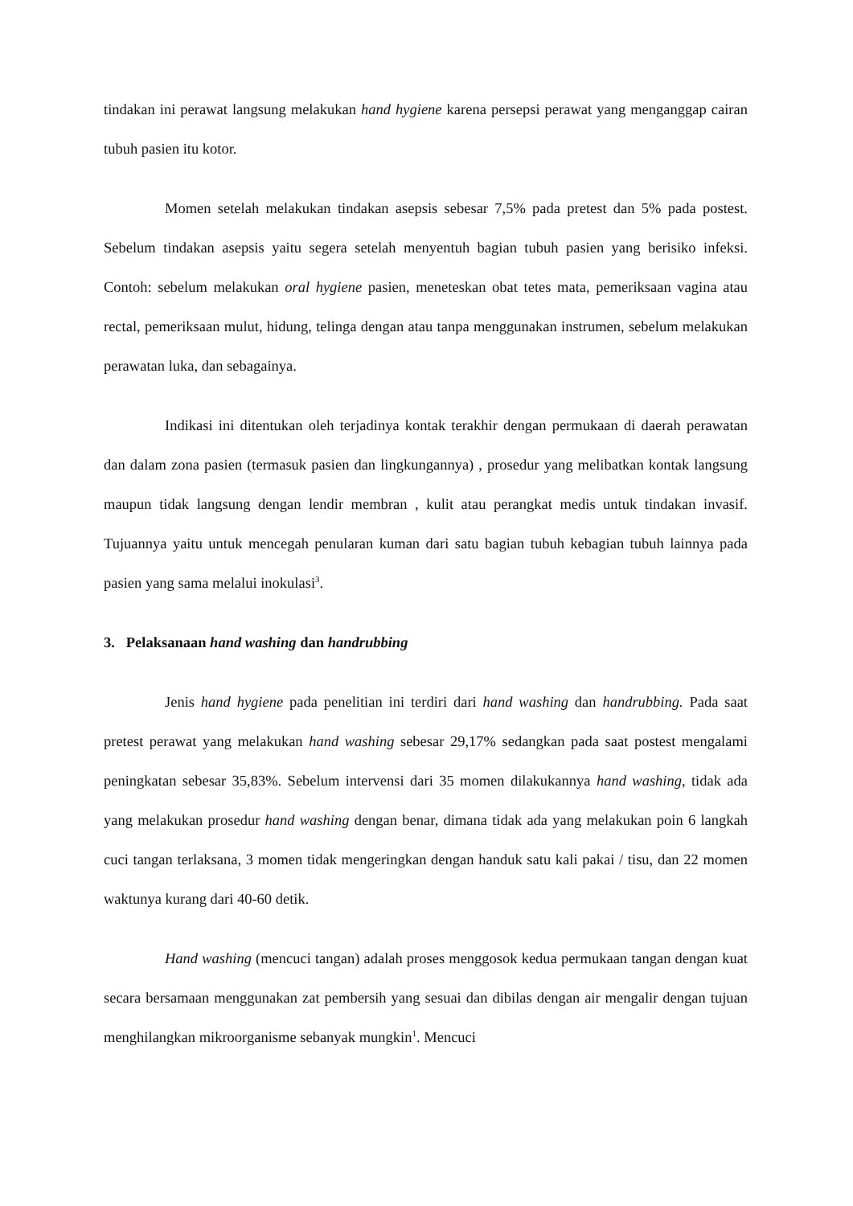tindakan ini perawat langsung melakukan hand hygiene karena persepsi perawat yang menganggap cairan tubuh pasien itu kotor.
Momen setelah melakukan tindakan asepsis sebesar 7,5% pada pretest dan 5% pada postest. Sebelum tindakan asepsis yaitu segera setelah menyentuh bagian tubuh pasien yang berisiko infeksi. Contoh: sebelum melakukan oral hygiene pasien, meneteskan obat tetes mata, pemeriksaan vagina atau rectal, pemeriksaan mulut, hidung, telinga dengan atau tanpa menggunakan instrumen, sebelum melakukan perawatan luka, dan sebagainya.
Indikasi ini ditentukan oleh terjadinya kontak terakhir dengan permukaan di daerah perawatan dan dalam zona pasien (termasuk pasien dan lingkungannya) , prosedur yang melibatkan kontak langsung maupun tidak langsung dengan lendir membran , kulit atau perangkat medis untuk tindakan invasif. Tujuannya yaitu untuk mencegah penularan kuman dari satu bagian tubuh kebagian tubuh lainnya pada pasien yang sama melalui inokulasi<sup>3</sup>.
3. Pelaksanaan hand washing dan handrubbing
Jenis hand hygiene pada penelitian ini terdiri dari hand washing dan handrubbing. Pada saat pretest perawat yang melakukan hand washing sebesar 29,17% sedangkan pada saat postest mengalami peningkatan sebesar 35,83%. Sebelum intervensi dari 35 momen dilakukannya hand washing, tidak ada yang melakukan prosedur hand washing dengan benar, dimana tidak ada yang melakukan poin 6 langkah cuci tangan terlaksana, 3 momen tidak mengeringkan dengan handuk satu kali pakai / tisu, dan 22 momen waktunya kurang dari 40-60 detik.
Hand washing (mencuci tangan) adalah proses menggosok kedua permukaan tangan dengan kuat secara bersamaan menggunakan zat pembersih yang sesuai dan dibilas dengan air mengalir dengan tujuan menghilangkan mikroorganisme sebanyak mungkin<sup>1</sup>. Mencuci